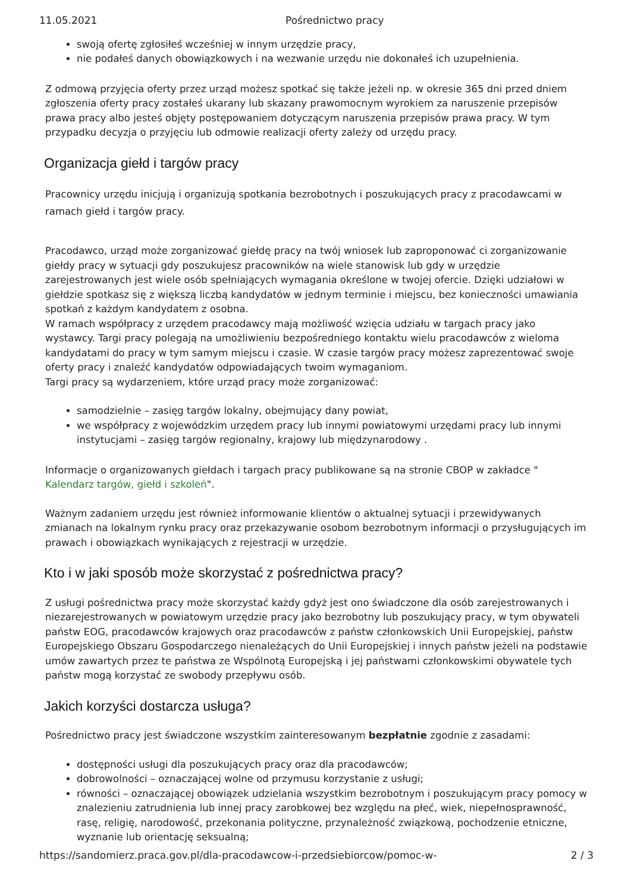11.05.2021 Pośrednictwo pracy
swoją ofertę zgłosiłeś wcześniej w innym urzędzie pracy,
nie podałeś danych obowiązkowych i na wezwanie urzędu nie dokonałeś ich uzupełnienia.
Z odmową przyjęcia oferty przez urząd możesz spotkać się także jeżeli np. w okresie 365 dni przed dniem zgłoszenia oferty pracy zostałeś ukarany lub skazany prawomocnym wyrokiem za naruszenie przepisów prawa pracy albo jesteś objęty postępowaniem dotyczącym naruszenia przepisów prawa pracy. W tym przypadku decyzja o przyjęciu lub odmowie realizacji oferty zależy od urzędu pracy.
Organizacja giełd i targów pracy
Pracownicy urzędu inicjują i organizują spotkania bezrobotnych i poszukujących pracy z pracodawcami w ramach giełd i targów pracy.
Pracodawco, urząd może zorganizować giełdę pracy na twój wniosek lub zaproponować ci zorganizowanie giełdy pracy w sytuacji gdy poszukujesz pracowników na wiele stanowisk lub gdy w urzędzie zarejestrowanych jest wiele osób spełniających wymagania określone w twojej ofercie. Dzięki udziałowi w giełdzie spotkasz się z większą liczbą kandydatów w jednym terminie i miejscu, bez konieczności umawiania spotkań z każdym kandydatem z osobna.
W ramach współpracy z urzędem pracodawcy mają możliwość wzięcia udziału w targach pracy jako wystawcy. Targi pracy polegają na umożliwieniu bezpośredniego kontaktu wielu pracodawców z wieloma kandydatami do pracy w tym samym miejscu i czasie. W czasie targów pracy możesz zaprezentować swoje oferty pracy i znaleźć kandydatów odpowiadających twoim wymaganiom.
Targi pracy są wydarzeniem, które urząd pracy może zorganizować:
samodzielnie – zasięg targów lokalny, obejmujący dany powiat,
we współpracy z wojewódzkim urzędem pracy lub innymi powiatowymi urzędami pracy lub innymi instytucjami – zasięg targów regionalny, krajowy lub międzynarodowy .
Informacje o organizowanych giełdach i targach pracy publikowane są na stronie CBOP w zakładce " Kalendarz targów, giełd i szkoleń".
Ważnym zadaniem urzędu jest również informowanie klientów o aktualnej sytuacji i przewidywanych zmianach na lokalnym rynku pracy oraz przekazywanie osobom bezrobotnym informacji o przysługujących im prawach i obowiązkach wynikających z rejestracji w urzędzie.
Kto i w jaki sposób może skorzystać z pośrednictwa pracy?
Z usługi pośrednictwa pracy może skorzystać każdy gdyż jest ono świadczone dla osób zarejestrowanych i niezarejestrowanych w powiatowym urzędzie pracy jako bezrobotny lub poszukujący pracy, w tym obywateli państw EOG, pracodawców krajowych oraz pracodawców z państw członkowskich Unii Europejskiej, państw Europejskiego Obszaru Gospodarczego nienależących do Unii Europejskiej i innych państw jeżeli na podstawie umów zawartych przez te państwa ze Wspólnotą Europejską i jej państwami członkowskimi obywatele tych państw mogą korzystać ze swobody przepływu osób.
Jakich korzyści dostarcza usługa?
Pośrednictwo pracy jest świadczone wszystkim zainteresowanym bezpłatnie zgodnie z zasadami:
dostępności usługi dla poszukujących pracy oraz dla pracodawców;
dobrowolności – oznaczającej wolne od przymusu korzystanie z usługi;
równości – oznaczającej obowiązek udzielania wszystkim bezrobotnym i poszukującym pracy pomocy w znalezieniu zatrudnienia lub innej pracy zarobkowej bez względu na płeć, wiek, niepełnosprawność, rasę, religię, narodowość, przekonania polityczne, przynależność związkową, pochodzenie etniczne, wyznanie lub orientację seksualną;
https://sandomierz.praca.gov.pl/dla-pracodawcow-i-przedsiebiorcow/pomoc-w- 2 / 3